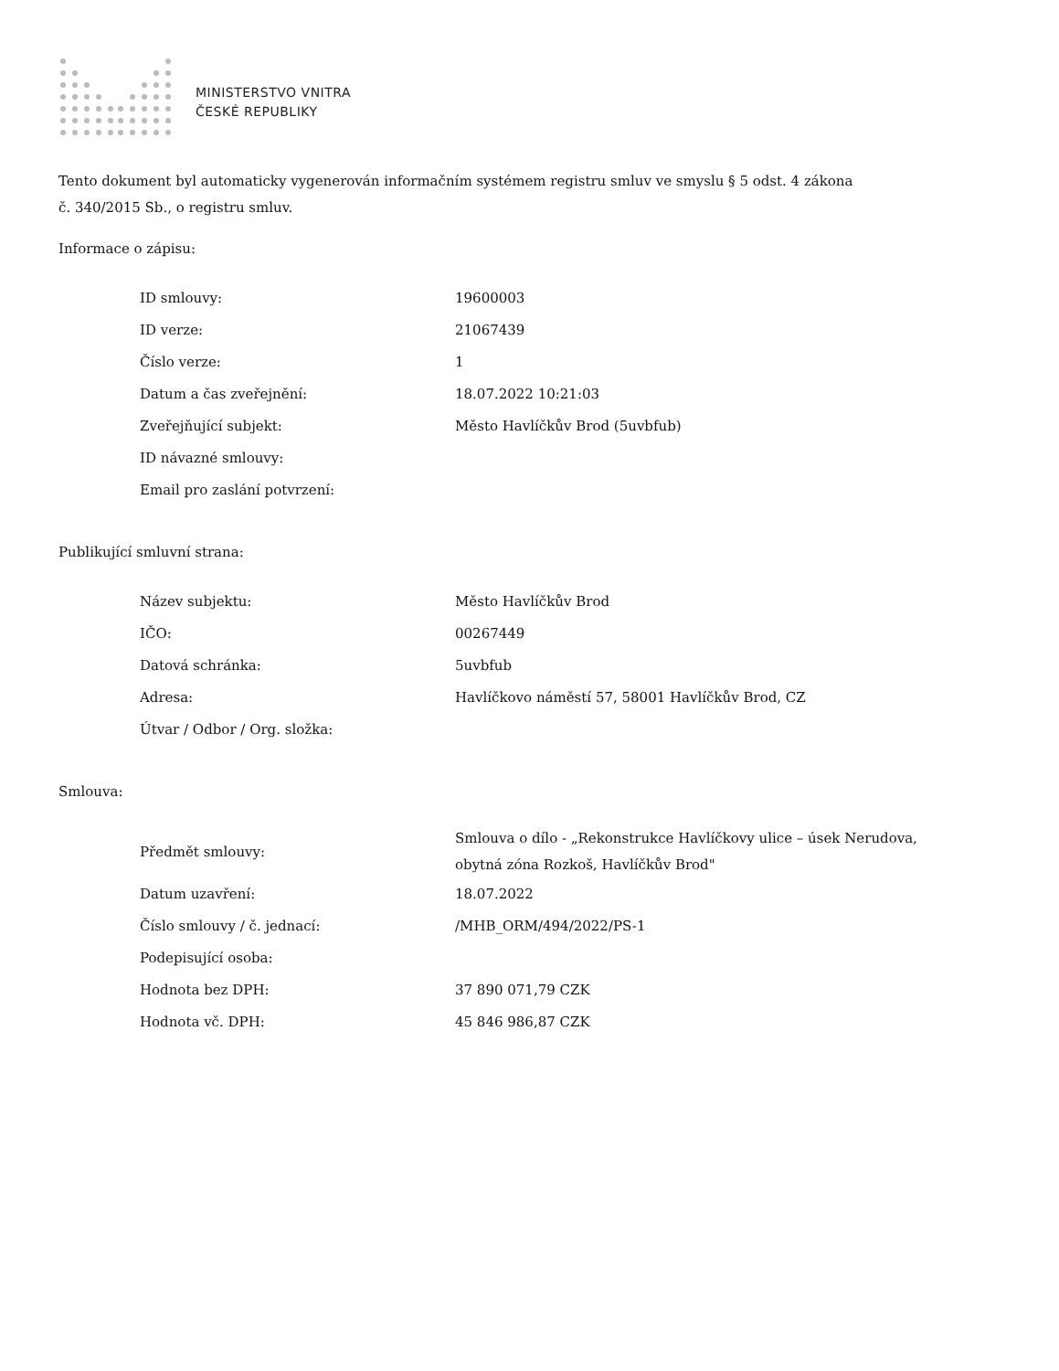MINISTERSTVO VNITRA
ČESKÉ REPUBLIKY
Tento dokument byl automaticky vygenerován informačním systémem registru smluv ve smyslu § 5 odst. 4 zákona
č. 340/2015 Sb., o registru smluv.
Informace o zápisu:
| ID smlouvy: | 19600003 |
| ID verze: | 21067439 |
| Číslo verze: | 1 |
| Datum a čas zveřejnění: | 18.07.2022 10:21:03 |
| Zveřejňující subjekt: | Město Havlíčkův Brod (5uvbfub) |
| ID návazné smlouvy: | |
| Email pro zaslání potvrzení: | |
Publikující smluvní strana:
| Název subjektu: | Město Havlíčkův Brod |
| IČO: | 00267449 |
| Datová schránka: | 5uvbfub |
| Adresa: | Havlíčkovo náměstí 57, 58001 Havlíčkův Brod, CZ |
| Útvar / Odbor / Org. složka: | |
Smlouva:
| Předmět smlouvy: | Smlouva o dílo - „Rekonstrukce Havlíčkovy ulice – úsek Nerudova, obytná zóna Rozkoš, Havlíčkův Brod" |
| Datum uzavření: | 18.07.2022 |
| Číslo smlouvy / č. jednací: | /MHB_ORM/494/2022/PS-1 |
| Podepisující osoba: | |
| Hodnota bez DPH: | 37 890 071,79 CZK |
| Hodnota vč. DPH: | 45 846 986,87 CZK |